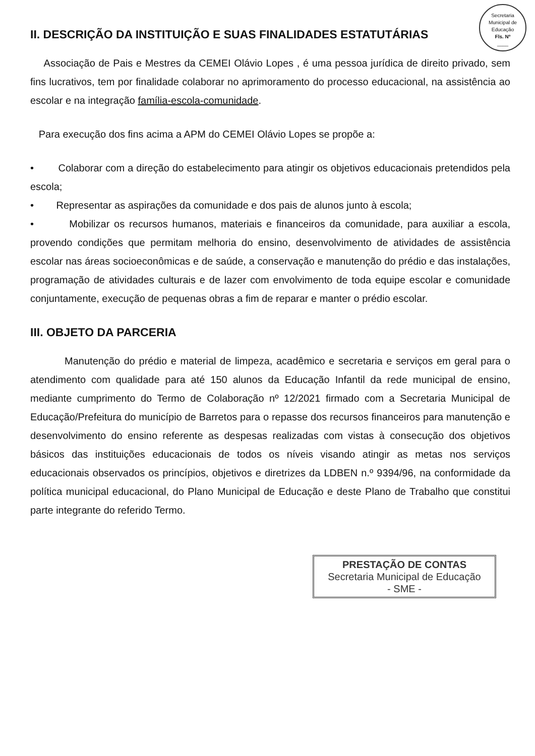Secretaria Municipal de Educação
Fls. Nº
____
II. DESCRIÇÃO DA INSTITUIÇÃO E SUAS FINALIDADES ESTATUTÁRIAS
Associação de Pais e Mestres da CEMEI Olávio Lopes , é uma pessoa jurídica de direito privado, sem fins lucrativos, tem por finalidade colaborar no aprimoramento do processo educacional, na assistência ao escolar e na integração família-escola-comunidade.
Para execução dos fins acima a APM do CEMEI Olávio Lopes se propõe a:
• Colaborar com a direção do estabelecimento para atingir os objetivos educacionais pretendidos pela escola;
• Representar as aspirações da comunidade e dos pais de alunos junto à escola;
• Mobilizar os recursos humanos, materiais e financeiros da comunidade, para auxiliar a escola, provendo condições que permitam melhoria do ensino, desenvolvimento de atividades de assistência escolar nas áreas socioeconômicas e de saúde, a conservação e manutenção do prédio e das instalações, programação de atividades culturais e de lazer com envolvimento de toda equipe escolar e comunidade conjuntamente, execução de pequenas obras a fim de reparar e manter o prédio escolar.
III. OBJETO DA PARCERIA
Manutenção do prédio e material de limpeza, acadêmico e secretaria e serviços em geral para o atendimento com qualidade para até 150 alunos da Educação Infantil da rede municipal de ensino, mediante cumprimento do Termo de Colaboração nº 12/2021 firmado com a Secretaria Municipal de Educação/Prefeitura do município de Barretos para o repasse dos recursos financeiros para manutenção e desenvolvimento do ensino referente as despesas realizadas com vistas à consecução dos objetivos básicos das instituições educacionais de todos os níveis visando atingir as metas nos serviços educacionais observados os princípios, objetivos e diretrizes da LDBEN n.º 9394/96, na conformidade da política municipal educacional, do Plano Municipal de Educação e deste Plano de Trabalho que constitui parte integrante do referido Termo.
PRESTAÇÃO DE CONTAS
Secretaria Municipal de Educação
- SME -